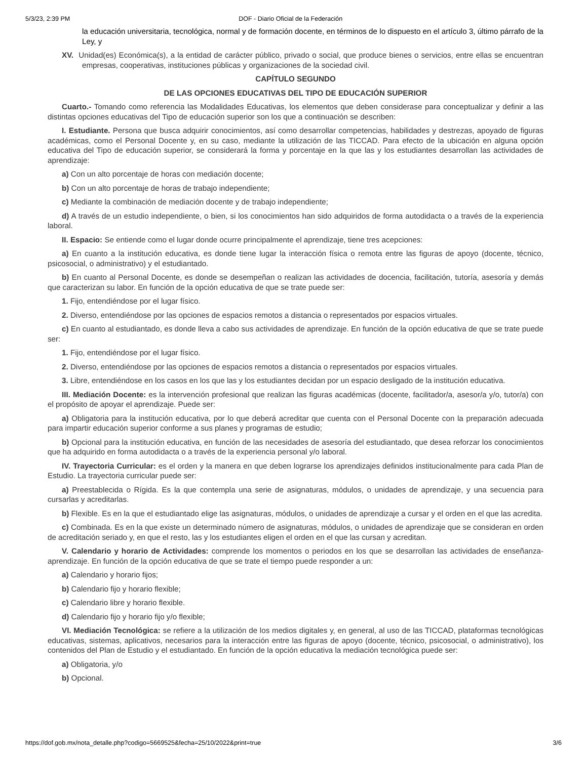5/3/23, 2:39 PM DOF - Diario Oficial de la Federación
la educación universitaria, tecnológica, normal y de formación docente, en términos de lo dispuesto en el artículo 3, último párrafo de la Ley, y
XV. Unidad(es) Económica(s), a la entidad de carácter público, privado o social, que produce bienes o servicios, entre ellas se encuentran empresas, cooperativas, instituciones públicas y organizaciones de la sociedad civil.
CAPÍTULO SEGUNDO
DE LAS OPCIONES EDUCATIVAS DEL TIPO DE EDUCACIÓN SUPERIOR
Cuarto.- Tomando como referencia las Modalidades Educativas, los elementos que deben considerase para conceptualizar y definir a las distintas opciones educativas del Tipo de educación superior son los que a continuación se describen:
I. Estudiante. Persona que busca adquirir conocimientos, así como desarrollar competencias, habilidades y destrezas, apoyado de figuras académicas, como el Personal Docente y, en su caso, mediante la utilización de las TICCAD. Para efecto de la ubicación en alguna opción educativa del Tipo de educación superior, se considerará la forma y porcentaje en la que las y los estudiantes desarrollan las actividades de aprendizaje:
a) Con un alto porcentaje de horas con mediación docente;
b) Con un alto porcentaje de horas de trabajo independiente;
c) Mediante la combinación de mediación docente y de trabajo independiente;
d) A través de un estudio independiente, o bien, si los conocimientos han sido adquiridos de forma autodidacta o a través de la experiencia laboral.
II. Espacio: Se entiende como el lugar donde ocurre principalmente el aprendizaje, tiene tres acepciones:
a) En cuanto a la institución educativa, es donde tiene lugar la interacción física o remota entre las figuras de apoyo (docente, técnico, psicosocial, o administrativo) y el estudiantado.
b) En cuanto al Personal Docente, es donde se desempeñan o realizan las actividades de docencia, facilitación, tutoría, asesoría y demás que caracterizan su labor. En función de la opción educativa de que se trate puede ser:
1. Fijo, entendiéndose por el lugar físico.
2. Diverso, entendiéndose por las opciones de espacios remotos a distancia o representados por espacios virtuales.
c) En cuanto al estudiantado, es donde lleva a cabo sus actividades de aprendizaje. En función de la opción educativa de que se trate puede ser:
1. Fijo, entendiéndose por el lugar físico.
2. Diverso, entendiéndose por las opciones de espacios remotos a distancia o representados por espacios virtuales.
3. Libre, entendiéndose en los casos en los que las y los estudiantes decidan por un espacio desligado de la institución educativa.
III. Mediación Docente: es la intervención profesional que realizan las figuras académicas (docente, facilitador/a, asesor/a y/o, tutor/a) con el propósito de apoyar el aprendizaje. Puede ser:
a) Obligatoria para la institución educativa, por lo que deberá acreditar que cuenta con el Personal Docente con la preparación adecuada para impartir educación superior conforme a sus planes y programas de estudio;
b) Opcional para la institución educativa, en función de las necesidades de asesoría del estudiantado, que desea reforzar los conocimientos que ha adquirido en forma autodidacta o a través de la experiencia personal y/o laboral.
IV. Trayectoria Curricular: es el orden y la manera en que deben lograrse los aprendizajes definidos institucionalmente para cada Plan de Estudio. La trayectoria curricular puede ser:
a) Preestablecida o Rígida. Es la que contempla una serie de asignaturas, módulos, o unidades de aprendizaje, y una secuencia para cursarlas y acreditarlas.
b) Flexible. Es en la que el estudiantado elige las asignaturas, módulos, o unidades de aprendizaje a cursar y el orden en el que las acredita.
c) Combinada. Es en la que existe un determinado número de asignaturas, módulos, o unidades de aprendizaje que se consideran en orden de acreditación seriado y, en que el resto, las y los estudiantes eligen el orden en el que las cursan y acreditan.
V. Calendario y horario de Actividades: comprende los momentos o periodos en los que se desarrollan las actividades de enseñanza-aprendizaje. En función de la opción educativa de que se trate el tiempo puede responder a un:
a) Calendario y horario fijos;
b) Calendario fijo y horario flexible;
c) Calendario libre y horario flexible.
d) Calendario fijo y horario fijo y/o flexible;
VI. Mediación Tecnológica: se refiere a la utilización de los medios digitales y, en general, al uso de las TICCAD, plataformas tecnológicas educativas, sistemas, aplicativos, necesarios para la interacción entre las figuras de apoyo (docente, técnico, psicosocial, o administrativo), los contenidos del Plan de Estudio y el estudiantado. En función de la opción educativa la mediación tecnológica puede ser:
a) Obligatoria, y/o
b) Opcional.
https://dof.gob.mx/nota_detalle.php?codigo=5669525&fecha=25/10/2022&print=true 3/6